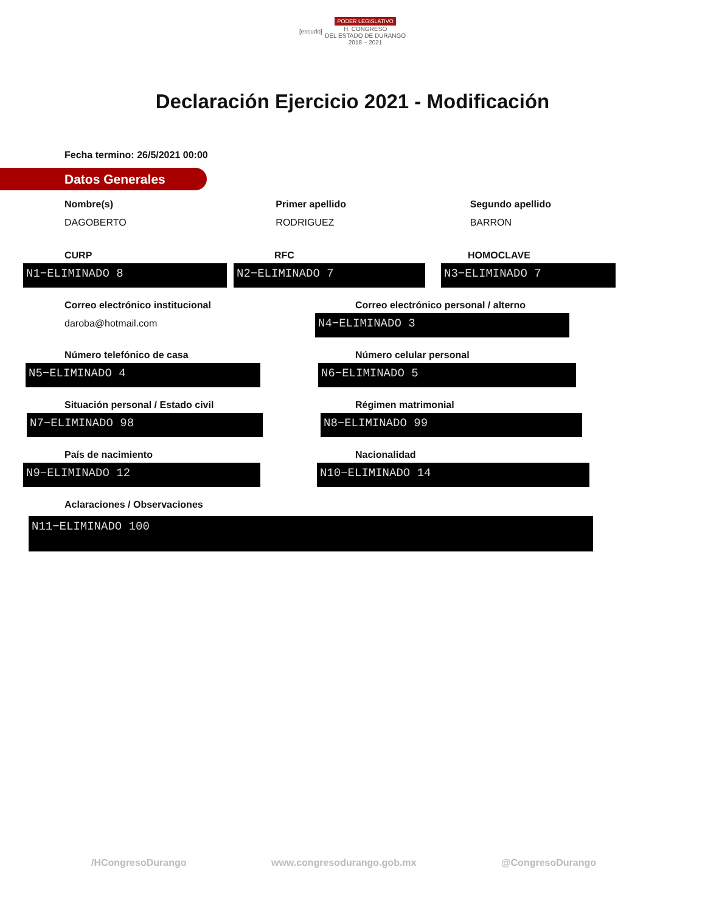[escudo] PODER LEGISLATIVO
H. CONGRESO
DEL ESTADO DE DURANGO
2018 – 2021
Declaración Ejercicio 2021 - Modificación
Fecha termino: 26/5/2021 00:00
Datos Generales
Nombre(s)
DAGOBERTO
Primer apellido
RODRIGUEZ
Segundo apellido
BARRON
CURP
N1−ELIMINADO 8
RFC
N2−ELIMINADO 7
HOMOCLAVE
N3−ELIMINADO 7
Correo electrónico institucional
daroba@hotmail.com
Correo electrónico personal / alterno
N4−ELIMINADO 3
Número telefónico de casa
N5−ELIMINADO 4
Número celular personal
N6−ELIMINADO 5
Situación personal / Estado civil
N7−ELIMINADO 98
Régimen matrimonial
N8−ELIMINADO 99
País de nacimiento
N9−ELIMINADO 12
Nacionalidad
N10−ELIMINADO 14
Aclaraciones / Observaciones
N11−ELIMINADO 100
/HCongresoDurango www.congresodurango.gob.mx @CongresoDurango